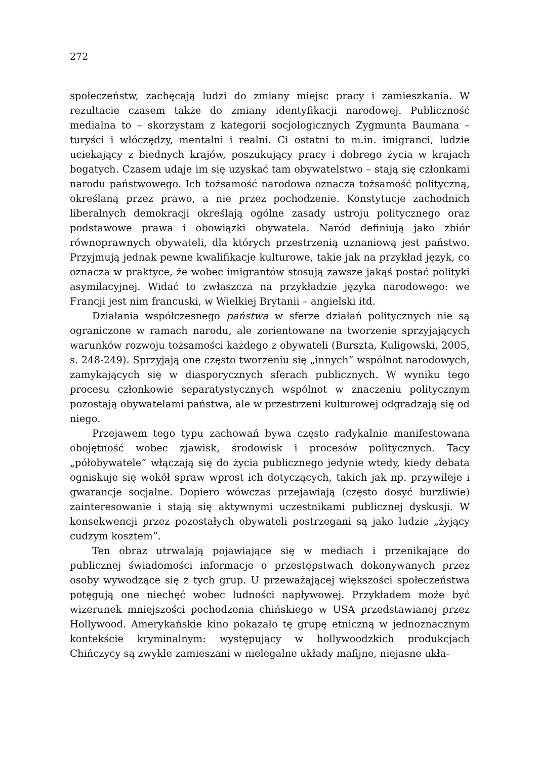272
społeczeństw, zachęcają ludzi do zmiany miejsc pracy i zamieszkania. W rezultacie czasem także do zmiany identyfikacji narodowej. Publiczność medialna to – skorzystam z kategorii socjologicznych Zygmunta Baumana – turyści i włóczędzy, mentalni i realni. Ci ostatni to m.in. imigranci, ludzie uciekający z biednych krajów, poszukujący pracy i dobrego życia w krajach bogatych. Czasem udaje im się uzyskać tam obywatelstwo – stają się członkami narodu państwowego. Ich tożsamość narodowa oznacza tożsamość polityczną, określaną przez prawo, a nie przez pochodzenie. Konstytucje zachodnich liberalnych demokracji określają ogólne zasady ustroju politycznego oraz podstawowe prawa i obowiązki obywatela. Naród definiują jako zbiór równoprawnych obywateli, dla których przestrzenią uznaniową jest państwo. Przyjmują jednak pewne kwalifikacje kulturowe, takie jak na przykład język, co oznacza w praktyce, że wobec imigrantów stosują zawsze jakąś postać polityki asymilacyjnej. Widać to zwłaszcza na przykładzie języka narodowego: we Francji jest nim francuski, w Wielkiej Brytanii – angielski itd.
Działania współczesnego państwa w sferze działań politycznych nie są ograniczone w ramach narodu, ale zorientowane na tworzenie sprzyjających warunków rozwoju tożsamości każdego z obywateli (Burszta, Kuligowski, 2005, s. 248-249). Sprzyjają one często tworzeniu się „innych” wspólnot narodowych, zamykających się w diasporycznych sferach publicznych. W wyniku tego procesu członkowie separatystycznych wspólnot w znaczeniu politycznym pozostają obywatelami państwa, ale w przestrzeni kulturowej odgradzają się od niego.
Przejawem tego typu zachowań bywa często radykalnie manifestowana obojętność wobec zjawisk, środowisk i procesów politycznych. Tacy „półobywatele” włączają się do życia publicznego jedynie wtedy, kiedy debata ogniskuje się wokół spraw wprost ich dotyczących, takich jak np. przywileje i gwarancje socjalne. Dopiero wówczas przejawiają (często dosyć burzliwie) zainteresowanie i stają się aktywnymi uczestnikami publicznej dyskusji. W konsekwencji przez pozostałych obywateli postrzegani są jako ludzie „żyjący cudzym kosztem”.
Ten obraz utrwalają pojawiające się w mediach i przenikające do publicznej świadomości informacje o przestępstwach dokonywanych przez osoby wywodzące się z tych grup. U przeważającej większości społeczeństwa potęgują one niechęć wobec ludności napływowej. Przykładem może być wizerunek mniejszości pochodzenia chińskiego w USA przedstawianej przez Hollywood. Amerykańskie kino pokazało tę grupę etniczną w jednoznacznym kontekście kryminalnym: występujący w hollywoodzkich produkcjach Chińczycy są zwykle zamieszani w nielegalne układy mafijne, niejasne ukła-